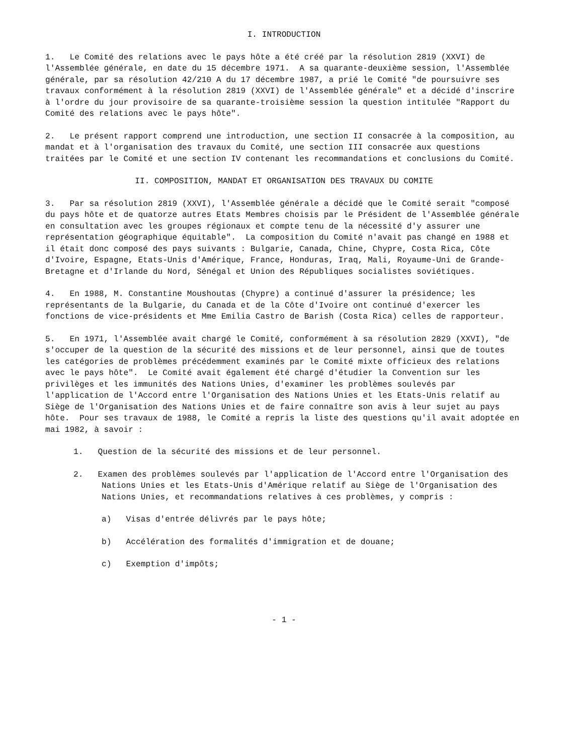I. INTRODUCTION
1. Le Comité des relations avec le pays hôte a été créé par la résolution 2819 (XXVI) de l'Assemblée générale, en date du 15 décembre 1971. A sa quarante-deuxième session, l'Assemblée générale, par sa résolution 42/210 A du 17 décembre 1987, a prié le Comité "de poursuivre ses travaux conformément à la résolution 2819 (XXVI) de l'Assemblée générale" et a décidé d'inscrire à l'ordre du jour provisoire de sa quarante-troisième session la question intitulée "Rapport du Comité des relations avec le pays hôte".
2. Le présent rapport comprend une introduction, une section II consacrée à la composition, au mandat et à l'organisation des travaux du Comité, une section III consacrée aux questions traitées par le Comité et une section IV contenant les recommandations et conclusions du Comité.
II. COMPOSITION, MANDAT ET ORGANISATION DES TRAVAUX DU COMITE
3. Par sa résolution 2819 (XXVI), l'Assemblée générale a décidé que le Comité serait "composé du pays hôte et de quatorze autres Etats Membres choisis par le Président de l'Assemblée générale en consultation avec les groupes régionaux et compte tenu de la nécessité d'y assurer une représentation géographique équitable". La composition du Comité n'avait pas changé en 1988 et il était donc composé des pays suivants : Bulgarie, Canada, Chine, Chypre, Costa Rica, Côte d'Ivoire, Espagne, Etats-Unis d'Amérique, France, Honduras, Iraq, Mali, Royaume-Uni de Grande-Bretagne et d'Irlande du Nord, Sénégal et Union des Républiques socialistes soviétiques.
4. En 1988, M. Constantine Moushoutas (Chypre) a continué d'assurer la présidence; les représentants de la Bulgarie, du Canada et de la Côte d'Ivoire ont continué d'exercer les fonctions de vice-présidents et Mme Emilia Castro de Barish (Costa Rica) celles de rapporteur.
5. En 1971, l'Assemblée avait chargé le Comité, conformément à sa résolution 2829 (XXVI), "de s'occuper de la question de la sécurité des missions et de leur personnel, ainsi que de toutes les catégories de problèmes précédemment examinés par le Comité mixte officieux des relations avec le pays hôte". Le Comité avait également été chargé d'étudier la Convention sur les privilèges et les immunités des Nations Unies, d'examiner les problèmes soulevés par l'application de l'Accord entre l'Organisation des Nations Unies et les Etats-Unis relatif au Siège de l'Organisation des Nations Unies et de faire connaître son avis à leur sujet au pays hôte. Pour ses travaux de 1988, le Comité a repris la liste des questions qu'il avait adoptée en mai 1982, à savoir :
1. Question de la sécurité des missions et de leur personnel.
2. Examen des problèmes soulevés par l'application de l'Accord entre l'Organisation des Nations Unies et les Etats-Unis d'Amérique relatif au Siège de l'Organisation des Nations Unies, et recommandations relatives à ces problèmes, y compris :
a) Visas d'entrée délivrés par le pays hôte;
b) Accélération des formalités d'immigration et de douane;
c) Exemption d'impôts;
- 1 -